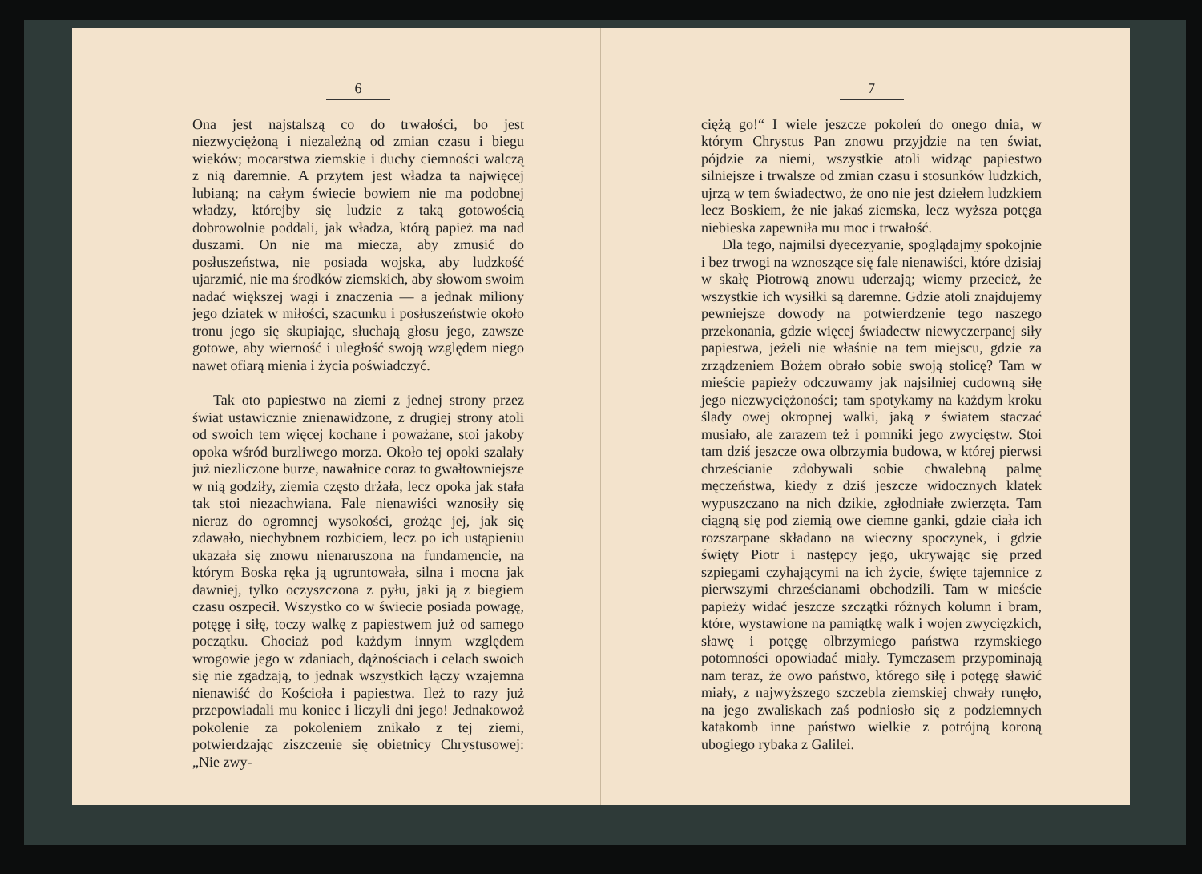6
Ona jest najstalszą co do trwałości, bo jest niezwyciężoną i niezależną od zmian czasu i biegu wieków; mocarstwa ziemskie i duchy ciemności walczą z nią daremnie. A przytem jest władza ta najwięcej lubianą; na całym świecie bowiem nie ma podobnej władzy, którejby się ludzie z taką gotowością dobrowolnie poddali, jak władza, którą papież ma nad duszami. On nie ma miecza, aby zmusić do posłuszeństwa, nie posiada wojska, aby ludzkość ujarzmić, nie ma środków ziemskich, aby słowom swoim nadać większej wagi i znaczenia — a jednak miliony jego dziatek w miłości, szacunku i posłuszeństwie około tronu jego się skupiając, słuchają głosu jego, zawsze gotowe, aby wierność i uległość swoją względem niego nawet ofiarą mienia i życia poświadczyć.
Tak oto papiestwo na ziemi z jednej strony przez świat ustawicznie znienawidzone, z drugiej strony atoli od swoich tem więcej kochane i poważane, stoi jakoby opoka wśród burzliwego morza. Około tej opoki szalały już niezliczone burze, nawałnice coraz to gwałtowniejsze w nią godziły, ziemia często drżała, lecz opoka jak stała tak stoi niezachwiana. Fale nienawiści wznosiły się nieraz do ogromnej wysokości, grożąc jej, jak się zdawało, niechybnem rozbiciem, lecz po ich ustąpieniu ukazała się znowu nienaruszona na fundamencie, na którym Boska ręka ją ugruntowała, silna i mocna jak dawniej, tylko oczyszczona z pyłu, jaki ją z biegiem czasu oszpecił. Wszystko co w świecie posiada powagę, potęgę i siłę, toczy walkę z papiestwem już od samego początku. Chociaż pod każdym innym względem wrogowie jego w zdaniach, dążnościach i celach swoich się nie zgadzają, to jednak wszystkich łączy wzajemna nienawiść do Kościoła i papiestwa. Ileż to razy już przepowiadali mu koniec i liczyli dni jego! Jednakowoż pokolenie za pokoleniem znikało z tej ziemi, potwierdzając ziszczenie się obietnicy Chrystusowej: „Nie zwy-
7
ciężą go!“ I wiele jeszcze pokoleń do onego dnia, w którym Chrystus Pan znowu przyjdzie na ten świat, pójdzie za niemi, wszystkie atoli widząc papiestwo silniejsze i trwalsze od zmian czasu i stosunków ludzkich, ujrzą w tem świadectwo, że ono nie jest dziełem ludzkiem lecz Boskiem, że nie jakaś ziemska, lecz wyższa potęga niebieska zapewniła mu moc i trwałość.
Dla tego, najmilsi dyecezyanie, spoglądajmy spokojnie i bez trwogi na wznoszące się fale nienawiści, które dzisiaj w skałę Piotrową znowu uderzają; wiemy przecież, że wszystkie ich wysiłki są daremne. Gdzie atoli znajdujemy pewniejsze dowody na potwierdzenie tego naszego przekonania, gdzie więcej świadectw niewyczerpanej siły papiestwa, jeżeli nie właśnie na tem miejscu, gdzie za zrządzeniem Bożem obrało sobie swoją stolicę? Tam w mieście papieży odczuwamy jak najsilniej cudowną siłę jego niezwyciężoności; tam spotykamy na każdym kroku ślady owej okropnej walki, jaką z światem staczać musiało, ale zarazem też i pomniki jego zwycięstw. Stoi tam dziś jeszcze owa olbrzymia budowa, w której pierwsi chrześcianie zdobywali sobie chwalebną palmę męczeństwa, kiedy z dziś jeszcze widocznych klatek wypuszczano na nich dzikie, zgłodniałe zwierzęta. Tam ciągną się pod ziemią owe ciemne ganki, gdzie ciała ich rozszarpane składano na wieczny spoczynek, i gdzie święty Piotr i następcy jego, ukrywając się przed szpiegami czyhającymi na ich życie, święte tajemnice z pierwszymi chrześcianami obchodzili. Tam w mieście papieży widać jeszcze szczątki różnych kolumn i bram, które, wystawione na pamiątkę walk i wojen zwycięzkich, sławę i potęgę olbrzymiego państwa rzymskiego potomności opowiadać miały. Tymczasem przypominają nam teraz, że owo państwo, którego siłę i potęgę sławić miały, z najwyższego szczebla ziemskiej chwały runęło, na jego zwaliskach zaś podniosło się z podziemnych katakomb inne państwo wielkie z potrójną koroną ubogiego rybaka z Galilei.